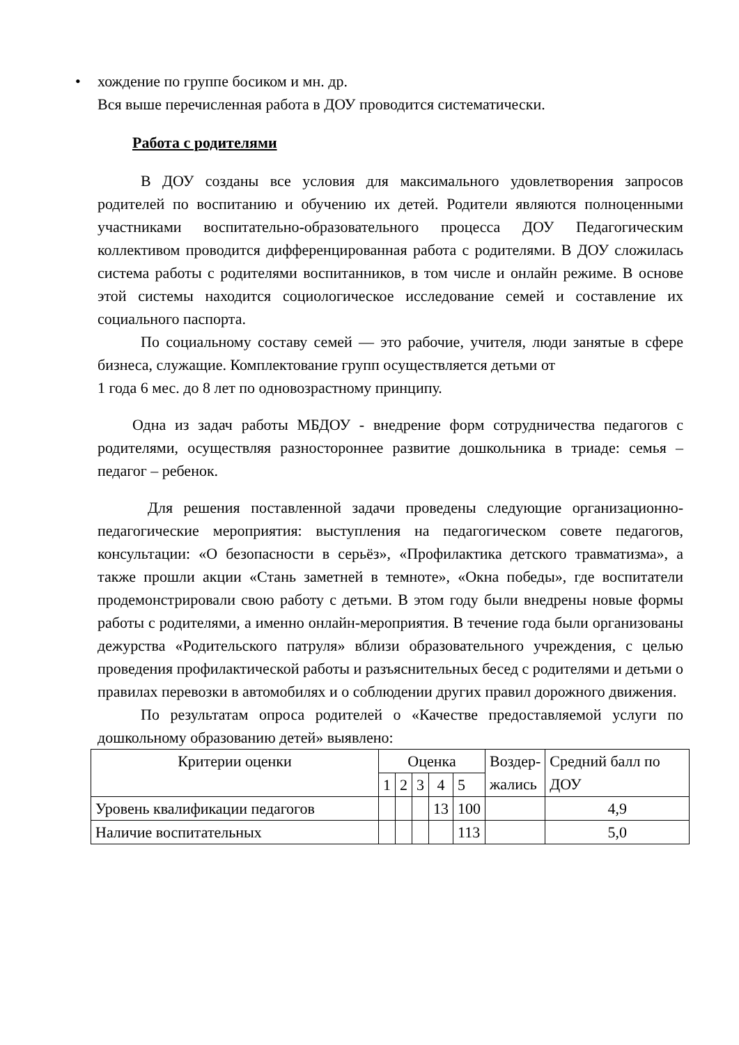• хождение по группе босиком и мн. др.
Вся выше перечисленная работа в ДОУ проводится систематически.
Работа с родителями
В ДОУ созданы все условия для максимального удовлетворения запросов родителей по воспитанию и обучению их детей. Родители являются полноценными участниками воспитательно-образовательного процесса ДОУ Педагогическим коллективом проводится дифференцированная работа с родителями. В ДОУ сложилась система работы с родителями воспитанников, в том числе и онлайн режиме. В основе этой системы находится социологическое исследование семей и составление их социального паспорта.
По социальному составу семей — это рабочие, учителя, люди занятые в сфере бизнеса, служащие. Комплектование групп осуществляется детьми от
1 года 6 мес. до 8 лет по одновозрастному принципу.
Одна из задач работы МБДОУ - внедрение форм сотрудничества педагогов с родителями, осуществляя разностороннее развитие дошкольника в триаде: семья – педагог – ребенок.
Для решения поставленной задачи проведены следующие организационно-педагогические мероприятия: выступления на педагогическом совете педагогов, консультации: «О безопасности в серьёз», «Профилактика детского травматизма», а также прошли акции «Стань заметней в темноте», «Окна победы», где воспитатели продемонстрировали свою работу с детьми. В этом году были внедрены новые формы работы с родителями, а именно онлайн-мероприятия. В течение года были организованы дежурства «Родительского патруля» вблизи образовательного учреждения, с целью проведения профилактической работы и разъяснительных бесед с родителями и детьми о правилах перевозки в автомобилях и о соблюдении других правил дорожного движения.
По результатам опроса родителей о «Качестве предоставляемой услуги по дошкольному образованию детей» выявлено:
| Критерии оценки | Оценка | | | | | Воздер- жались | Средний балл по ДОУ |
| --- | --- | --- | --- | --- | --- | --- | --- |
| | 1 | 2 | 3 | 4 | 5 | | |
| Уровень квалификации педагогов | | | | 13 | 100 | | 4,9 |
| Наличие воспитательных | | | | | 113 | | 5,0 |